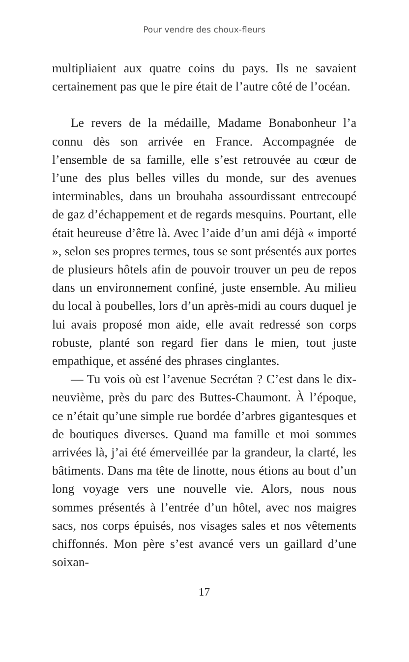Pour vendre des choux-fleurs
multipliaient aux quatre coins du pays. Ils ne savaient certainement pas que le pire était de l’autre côté de l’océan.
Le revers de la médaille, Madame Bonabonheur l’a connu dès son arrivée en France. Accompagnée de l’ensemble de sa famille, elle s’est retrouvée au cœur de l’une des plus belles villes du monde, sur des avenues interminables, dans un brouhaha assourdissant entre­coupé de gaz d’échappement et de regards mesquins. Pourtant, elle était heureuse d’être là. Avec l’aide d’un ami déjà « importé », selon ses propres termes, tous se sont présentés aux portes de plusieurs hôtels afin de pouvoir trouver un peu de repos dans un environ­nement confiné, juste ensemble. Au milieu du local à poubelles, lors d’un après-midi au cours duquel je lui avais proposé mon aide, elle avait redressé son corps robuste, planté son regard fier dans le mien, tout juste empathique, et asséné des phrases cinglantes.
— Tu vois où est l’avenue Secrétan ? C’est dans le dix-neuvième, près du parc des Buttes-Chaumont. À l’époque, ce n’était qu’une simple rue bordée d’arbres gigantesques et de boutiques diverses. Quand ma famille et moi sommes arrivées là, j’ai été émerveillée par la grandeur, la clarté, les bâtiments. Dans ma tête de linotte, nous étions au bout d’un long voyage vers une nouvelle vie. Alors, nous nous sommes présentés à l’entrée d’un hôtel, avec nos maigres sacs, nos corps épuisés, nos visages sales et nos vêtements chiffonnés. Mon père s’est avancé vers un gaillard d’une soixan-
17